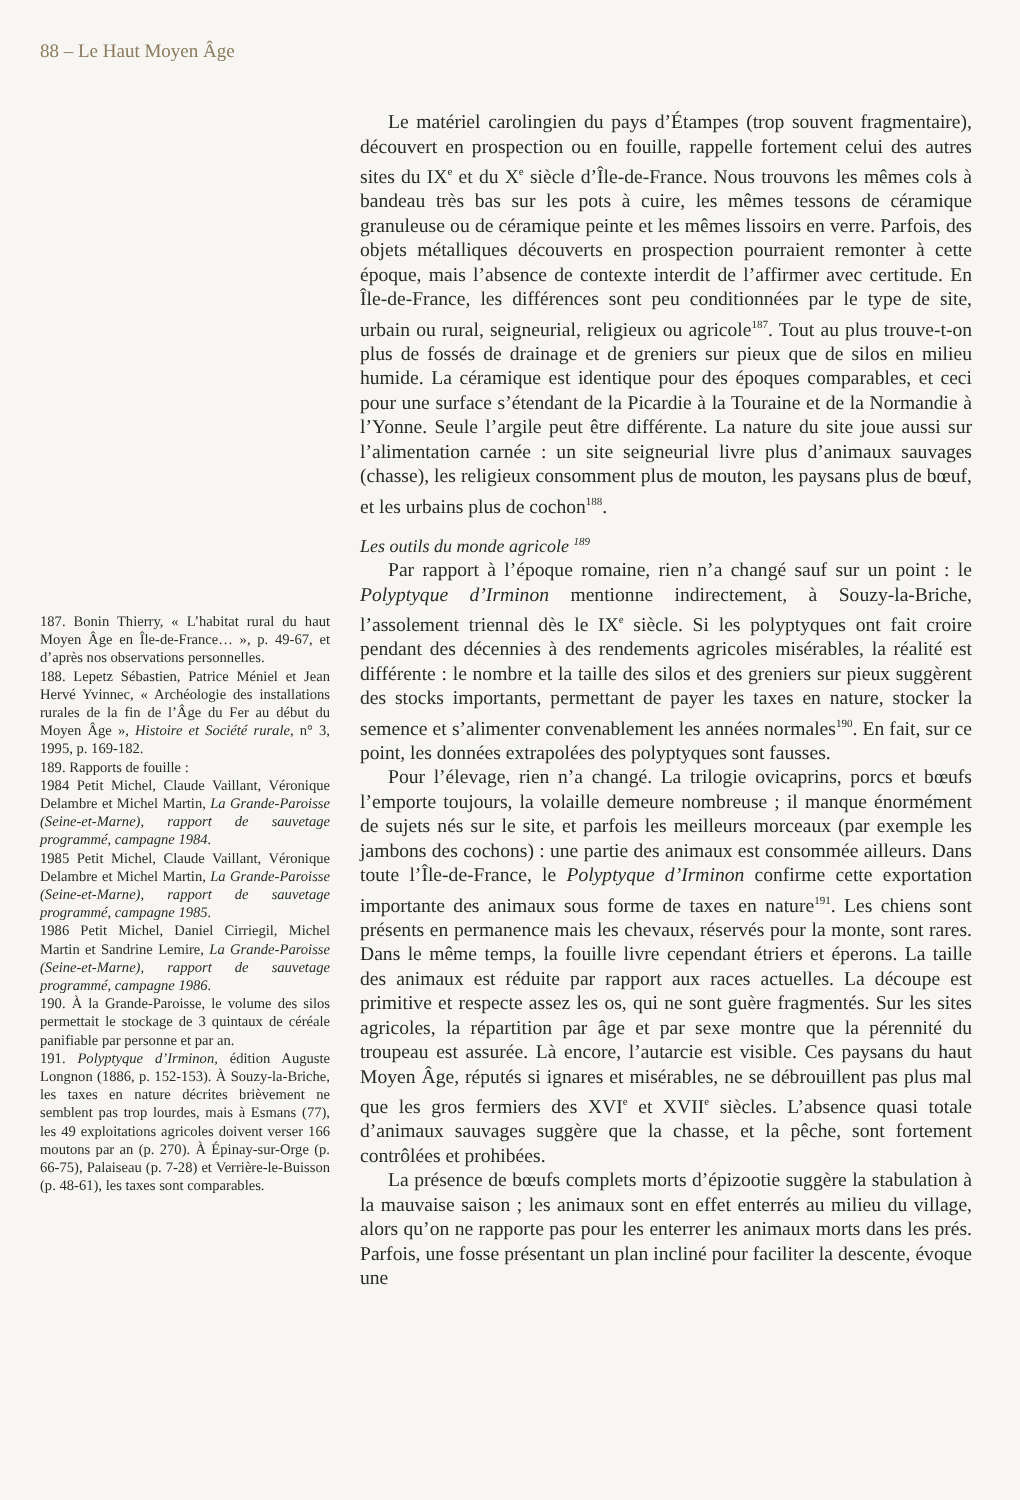88 – Le Haut Moyen Âge
187. Bonin Thierry, « L’habitat rural du haut Moyen Âge en Île-de-France… », p. 49-67, et d’après nos observations personnelles.
188. Lepetz Sébastien, Patrice Méniel et Jean Hervé Yvinnec, « Archéologie des installations rurales de la fin de l’Âge du Fer au début du Moyen Âge », Histoire et Société rurale, n° 3, 1995, p. 169-182.
189. Rapports de fouille :
1984 Petit Michel, Claude Vaillant, Véronique Delambre et Michel Martin, La Grande-Paroisse (Seine-et-Marne), rapport de sauvetage programmé, campagne 1984.
1985 Petit Michel, Claude Vaillant, Véronique Delambre et Michel Martin, La Grande-Paroisse (Seine-et-Marne), rapport de sauvetage programmé, campagne 1985.
1986 Petit Michel, Daniel Cirriegil, Michel Martin et Sandrine Lemire, La Grande-Paroisse (Seine-et-Marne), rapport de sauvetage programmé, campagne 1986.
190. À la Grande-Paroisse, le volume des silos permettait le stockage de 3 quintaux de céréale panifiable par personne et par an.
191. Polyptyque d’Irminon, édition Auguste Longnon (1886, p. 152-153). À Souzy-la-Briche, les taxes en nature décrites brièvement ne semblent pas trop lourdes, mais à Esmans (77), les 49 exploitations agricoles doivent verser 166 moutons par an (p. 270). À Épinay-sur-Orge (p. 66-75), Palaiseau (p. 7-28) et Verrière-le-Buisson (p. 48-61), les taxes sont comparables.
Le matériel carolingien du pays d’Étampes (trop souvent fragmentaire), découvert en prospection ou en fouille, rappelle fortement celui des autres sites du IX<sup>e</sup> et du X<sup>e</sup> siècle d’Île-de-France. Nous trouvons les mêmes cols à bandeau très bas sur les pots à cuire, les mêmes tessons de céramique granuleuse ou de céramique peinte et les mêmes lissoirs en verre. Parfois, des objets métalliques découverts en prospection pourraient remonter à cette époque, mais l’absence de contexte interdit de l’affirmer avec certitude. En Île-de-France, les différences sont peu conditionnées par le type de site, urbain ou rural, seigneurial, religieux ou agricole<sup>187</sup>. Tout au plus trouve-t-on plus de fossés de drainage et de greniers sur pieux que de silos en milieu humide. La céramique est identique pour des époques comparables, et ceci pour une surface s’étendant de la Picardie à la Touraine et de la Normandie à l’Yonne. Seule l’argile peut être différente. La nature du site joue aussi sur l’alimentation carnée : un site seigneurial livre plus d’animaux sauvages (chasse), les religieux consomment plus de mouton, les paysans plus de bœuf, et les urbains plus de cochon<sup>188</sup>.
Les outils du monde agricole <sup>189</sup>
Par rapport à l’époque romaine, rien n’a changé sauf sur un point : le Polyptyque d’Irminon mentionne indirectement, à Souzy-la-Briche, l’assolement triennal dès le IX<sup>e</sup> siècle. Si les polyptyques ont fait croire pendant des décennies à des rendements agricoles misérables, la réalité est différente : le nombre et la taille des silos et des greniers sur pieux suggèrent des stocks importants, permettant de payer les taxes en nature, stocker la semence et s’alimenter convenablement les années normales<sup>190</sup>. En fait, sur ce point, les données extrapolées des polyptyques sont fausses.
Pour l’élevage, rien n’a changé. La trilogie ovicaprins, porcs et bœufs l’emporte toujours, la volaille demeure nombreuse ; il manque énormément de sujets nés sur le site, et parfois les meilleurs morceaux (par exemple les jambons des cochons) : une partie des animaux est consommée ailleurs. Dans toute l’Île-de-France, le Polyptyque d’Irminon confirme cette exportation importante des animaux sous forme de taxes en nature<sup>191</sup>. Les chiens sont présents en permanence mais les chevaux, réservés pour la monte, sont rares. Dans le même temps, la fouille livre cependant étriers et éperons. La taille des animaux est réduite par rapport aux races actuelles. La découpe est primitive et respecte assez les os, qui ne sont guère fragmentés. Sur les sites agricoles, la répartition par âge et par sexe montre que la pérennité du troupeau est assurée. Là encore, l’autarcie est visible. Ces paysans du haut Moyen Âge, réputés si ignares et misérables, ne se débrouillent pas plus mal que les gros fermiers des XVI<sup>e</sup> et XVII<sup>e</sup> siècles. L’absence quasi totale d’animaux sauvages suggère que la chasse, et la pêche, sont fortement contrôlées et prohibées.
La présence de bœufs complets morts d’épizootie suggère la stabulation à la mauvaise saison ; les animaux sont en effet enterrés au milieu du village, alors qu’on ne rapporte pas pour les enterrer les animaux morts dans les prés. Parfois, une fosse présentant un plan incliné pour faciliter la descente, évoque une